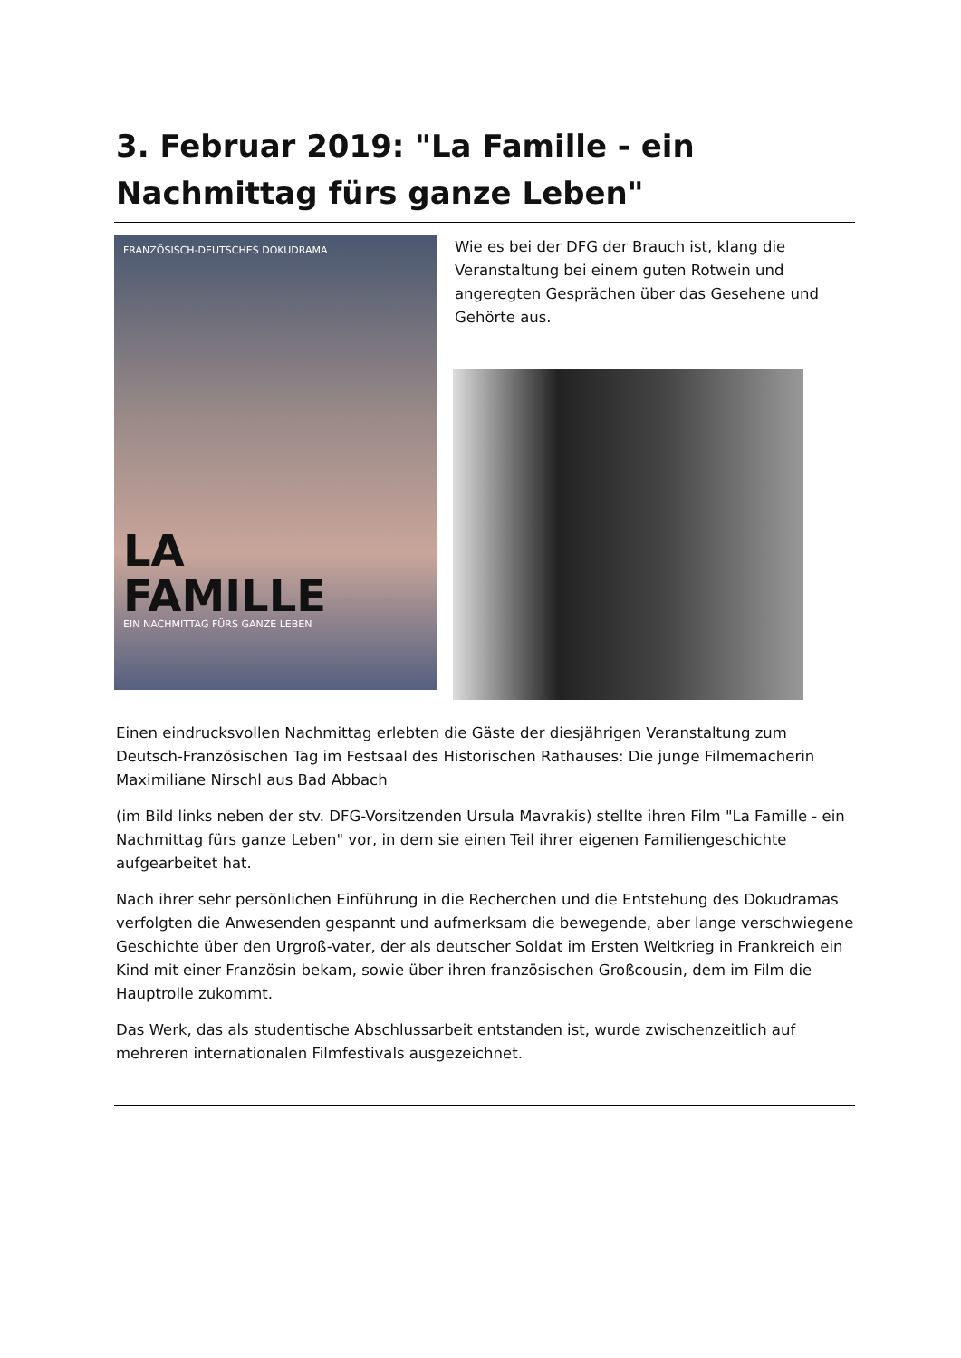3. Februar 2019: "La Famille - ein Nachmittag fürs ganze Leben"
FRANZÖSISCH-DEUTSCHES DOKUDRAMA
LA
FAMILLE
EIN NACHMITTAG FÜRS GANZE LEBEN
Wie es bei der DFG der Brauch ist, klang die Veranstaltung bei einem guten Rotwein und angeregten Gesprächen über das Gesehene und Gehörte aus.
Einen eindrucksvollen Nachmittag erlebten die Gäste der diesjährigen Veranstaltung zum Deutsch-Französischen Tag im Festsaal des Historischen Rathauses: Die junge Filmemacherin Maximiliane Nirschl aus Bad Abbach
(im Bild links neben der stv. DFG-Vorsitzenden Ursula Mavrakis) stellte ihren Film "La Famille - ein Nachmittag fürs ganze Leben" vor, in dem sie einen Teil ihrer eigenen Familiengeschichte aufgearbeitet hat.
Nach ihrer sehr persönlichen Einführung in die Recherchen und die Entstehung des Dokudramas verfolgten die Anwesenden gespannt und aufmerksam die bewegende, aber lange verschwiegene Geschichte über den Urgroß-vater, der als deutscher Soldat im Ersten Weltkrieg in Frankreich ein Kind mit einer Französin bekam, sowie über ihren französischen Großcousin, dem im Film die Hauptrolle zukommt.
Das Werk, das als studentische Abschlussarbeit entstanden ist, wurde zwischenzeitlich auf mehreren internationalen Filmfestivals ausgezeichnet.